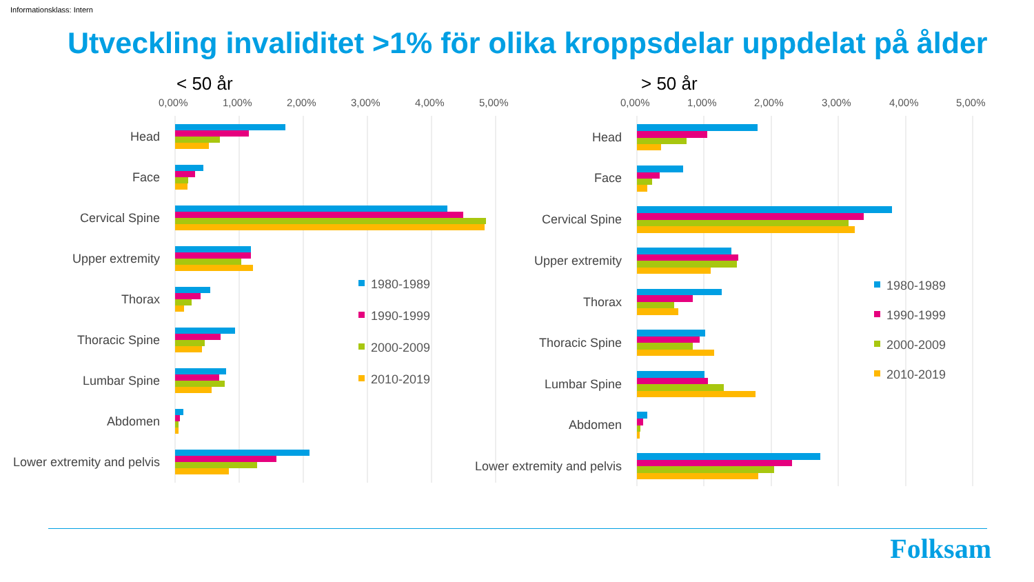Informationsklass: Intern
Utveckling invaliditet >1% för olika kroppsdelar uppdelat på ålder
< 50 år
> 50 år
0,00%
1,00%
2,00%
3,00%
4,00%
5,00%
0,00%
1,00%
2,00%
3,00%
4,00%
5,00%
Head
Face
Cervical Spine
Upper extremity
Thorax
Thoracic Spine
Lumbar Spine
Abdomen
Lower extremity and pelvis
Head
Face
Cervical Spine
Upper extremity
Thorax
Thoracic Spine
Lumbar Spine
Abdomen
Lower extremity and pelvis
1980-1989
1990-1999
2000-2009
2010-2019
1980-1989
1990-1999
2000-2009
2010-2019
Folksam